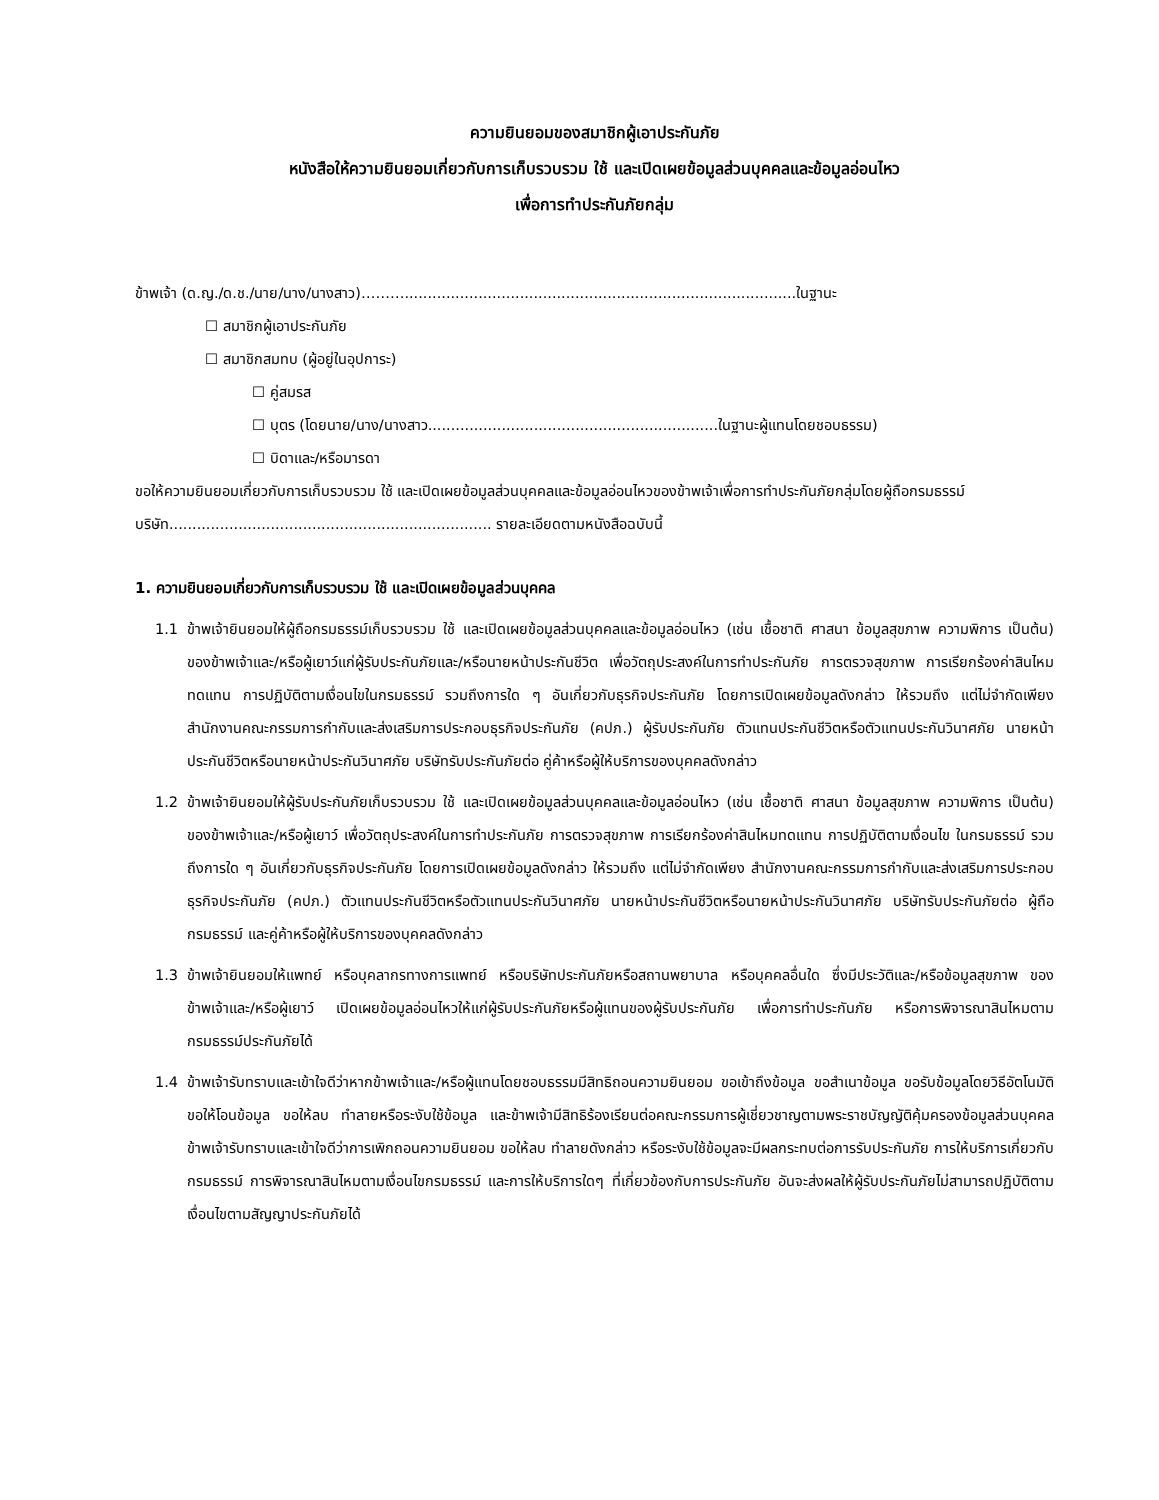ความยินยอมของสมาชิกผู้เอาประกันภัย
หนังสือให้ความยินยอมเกี่ยวกับการเก็บรวบรวม ใช้ และเปิดเผยข้อมูลส่วนบุคคลและข้อมูลอ่อนไหว
เพื่อการทำประกันภัยกลุ่ม
ข้าพเจ้า (ด.ญ./ด.ช./นาย/นาง/นางสาว)……….....................................................................................ในฐานะ
☐ สมาชิกผู้เอาประกันภัย
☐ สมาชิกสมทบ (ผู้อยู่ในอุปการะ)
☐ คู่สมรส
☐ บุตร (โดยนาย/นาง/นางสาว...............................................................ในฐานะผู้แทนโดยชอบธรรม)
☐ บิดาและ/หรือมารดา
ขอให้ความยินยอมเกี่ยวกับการเก็บรวบรวม ใช้ และเปิดเผยข้อมูลส่วนบุคคลและข้อมูลอ่อนไหวของข้าพเจ้าเพื่อการทำประกันภัยกลุ่มโดยผู้ถือกรมธรรม์ บริษัท...................................................................... รายละเอียดตามหนังสือฉบับนี้
1. ความยินยอมเกี่ยวกับการเก็บรวบรวม ใช้ และเปิดเผยข้อมูลส่วนบุคคล
1.1 ข้าพเจ้ายินยอมให้ผู้ถือกรมธรรม์เก็บรวบรวม ใช้ และเปิดเผยข้อมูลส่วนบุคคลและข้อมูลอ่อนไหว (เช่น เชื้อชาติ ศาสนา ข้อมูลสุขภาพ ความพิการ เป็นต้น) ของข้าพเจ้าและ/หรือผู้เยาว์แก่ผู้รับประกันภัยและ/หรือนายหน้าประกันชีวิต เพื่อวัตถุประสงค์ในการทำประกันภัย การตรวจสุขภาพ การเรียกร้องค่าสินไหมทดแทน การปฏิบัติตามเงื่อนไขในกรมธรรม์ รวมถึงการใด ๆ อันเกี่ยวกับธุรกิจประกันภัย โดยการเปิดเผยข้อมูลดังกล่าว ให้รวมถึง แต่ไม่จำกัดเพียง สำนักงานคณะกรรมการกำกับและส่งเสริมการประกอบธุรกิจประกันภัย (คปภ.) ผู้รับประกันภัย ตัวแทนประกันชีวิตหรือตัวแทนประกันวินาศภัย นายหน้าประกันชีวิตหรือนายหน้าประกันวินาศภัย บริษัทรับประกันภัยต่อ คู่ค้าหรือผู้ให้บริการของบุคคลดังกล่าว
1.2 ข้าพเจ้ายินยอมให้ผู้รับประกันภัยเก็บรวบรวม ใช้ และเปิดเผยข้อมูลส่วนบุคคลและข้อมูลอ่อนไหว (เช่น เชื้อชาติ ศาสนา ข้อมูลสุขภาพ ความพิการ เป็นต้น) ของข้าพเจ้าและ/หรือผู้เยาว์ เพื่อวัตถุประสงค์ในการทำประกันภัย การตรวจสุขภาพ การเรียกร้องค่าสินไหมทดแทน การปฏิบัติตามเงื่อนไข ในกรมธรรม์ รวมถึงการใด ๆ อันเกี่ยวกับธุรกิจประกันภัย โดยการเปิดเผยข้อมูลดังกล่าว ให้รวมถึง แต่ไม่จำกัดเพียง สำนักงานคณะกรรมการกำกับและส่งเสริมการประกอบธุรกิจประกันภัย (คปภ.) ตัวแทนประกันชีวิตหรือตัวแทนประกันวินาศภัย นายหน้าประกันชีวิตหรือนายหน้าประกันวินาศภัย บริษัทรับประกันภัยต่อ ผู้ถือกรมธรรม์ และคู่ค้าหรือผู้ให้บริการของบุคคลดังกล่าว
1.3 ข้าพเจ้ายินยอมให้แพทย์ หรือบุคลากรทางการแพทย์ หรือบริษัทประกันภัยหรือสถานพยาบาล หรือบุคคลอื่นใด ซึ่งมีประวัติและ/หรือข้อมูลสุขภาพ ของข้าพเจ้าและ/หรือผู้เยาว์ เปิดเผยข้อมูลอ่อนไหวให้แก่ผู้รับประกันภัยหรือผู้แทนของผู้รับประกันภัย เพื่อการทำประกันภัย หรือการพิจารณาสินไหมตามกรมธรรม์ประกันภัยได้
1.4 ข้าพเจ้ารับทราบและเข้าใจดีว่าหากข้าพเจ้าและ/หรือผู้แทนโดยชอบธรรมมีสิทธิถอนความยินยอม ขอเข้าถึงข้อมูล ขอสำเนาข้อมูล ขอรับข้อมูลโดยวิธีอัตโนมัติ ขอให้โอนข้อมูล ขอให้ลบ ทำลายหรือระงับใช้ข้อมูล และข้าพเจ้ามีสิทธิร้องเรียนต่อคณะกรรมการผู้เชี่ยวชาญตามพระราชบัญญัติคุ้มครองข้อมูลส่วนบุคคล ข้าพเจ้ารับทราบและเข้าใจดีว่าการเพิกถอนความยินยอม ขอให้ลบ ทำลายดังกล่าว หรือระงับใช้ข้อมูลจะมีผลกระทบต่อการรับประกันภัย การให้บริการเกี่ยวกับกรมธรรม์ การพิจารณาสินไหมตามเงื่อนไขกรมธรรม์ และการให้บริการใดๆ ที่เกี่ยวข้องกับการประกันภัย อันจะส่งผลให้ผู้รับประกันภัยไม่สามารถปฏิบัติตามเงื่อนไขตามสัญญาประกันภัยได้